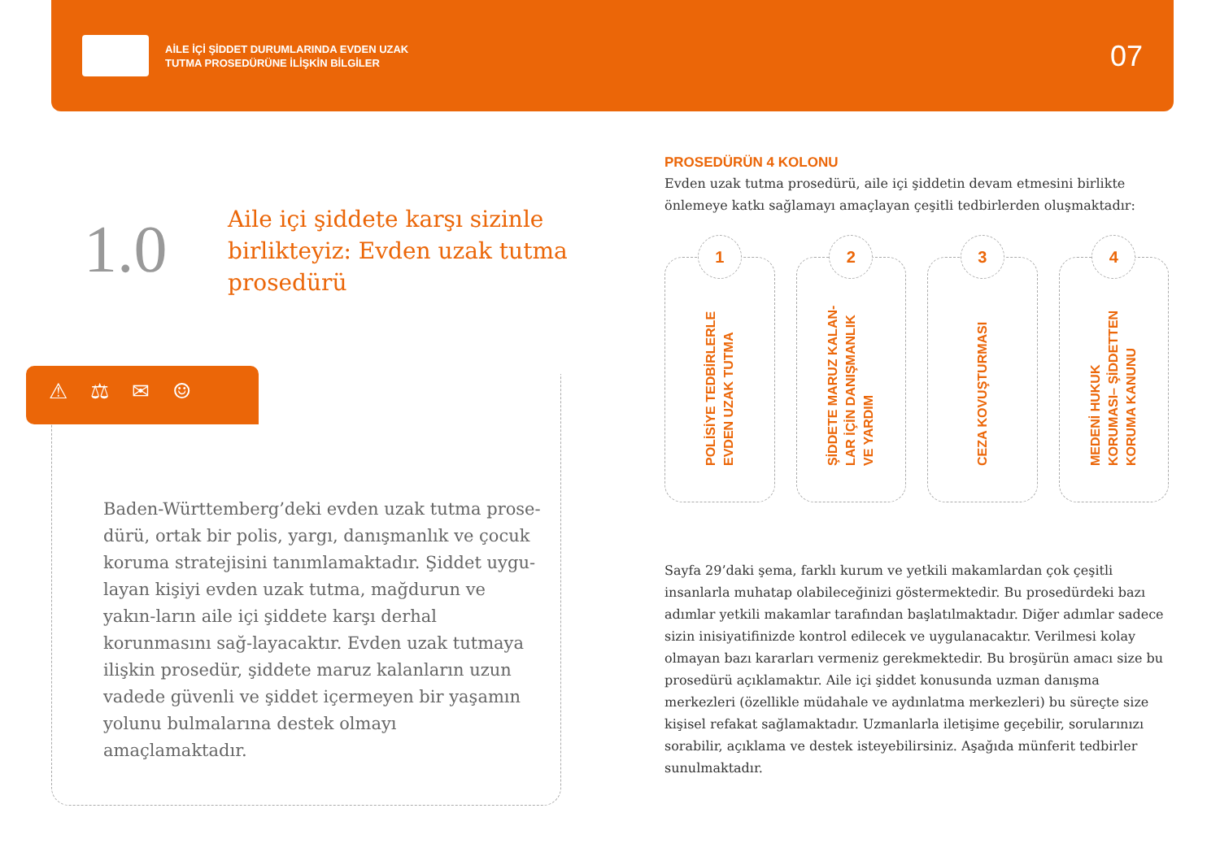AİLE İÇİ ŞİDDET DURUMLARINDA EVDEN UZAK
TUTMA PROSEDÜRÜNE İLİŞKİN BİLGİLER
07
1.0
Aile içi şiddete karşı sizinle birlikteyiz: Evden uzak tutma prosedürü
⚠⚖✉☺
Baden-Württemberg’deki evden uzak tutma prose-dürü, ortak bir polis, yargı, danışmanlık ve çocuk koruma stratejisini tanımlamaktadır. Şiddet uygu-layan kişiyi evden uzak tutma, mağdurun ve yakın-ların aile içi şiddete karşı derhal korunmasını sağ-layacaktır. Evden uzak tutmaya ilişkin prosedür, şiddete maruz kalanların uzun vadede güvenli ve şiddet içermeyen bir yaşamın yolunu bulmalarına destek olmayı amaçlamaktadır.
PROSEDÜRÜN 4 KOLONU
Evden uzak tutma prosedürü, aile içi şiddetin devam etmesini birlikte önlemeye katkı sağlamayı amaçlayan çeşitli tedbirlerden oluşmaktadır:
1
POLİSİYE TEDBİRLERLE EVDEN UZAK TUTMA
2
ŞİDDETE MARUZ KALAN-LAR İÇİN DANIŞMANLIK VE YARDIM
3
CEZA KOVUŞTURMASI
4
MEDENİ HUKUK KORUMASI– ŞİDDETTEN KORUMA KANUNU
Sayfa 29’daki şema, farklı kurum ve yetkili makamlardan çok çeşitli insanlarla muhatap olabileceğinizi göstermektedir. Bu prosedürdeki bazı adımlar yetkili makamlar tarafından başlatılmaktadır. Diğer adımlar sadece sizin inisiyatifinizde kontrol edilecek ve uygulanacaktır. Verilmesi kolay olmayan bazı kararları vermeniz gerekmektedir. Bu broşürün amacı size bu prosedürü açıklamaktır. Aile içi şiddet konusunda uzman danışma merkezleri (özellikle müdahale ve aydınlatma merkezleri) bu süreçte size kişisel refakat sağlamaktadır. Uzmanlarla iletişime geçebilir, sorularınızı sorabilir, açıklama ve destek isteyebilirsiniz. Aşağıda münferit tedbirler sunulmaktadır.